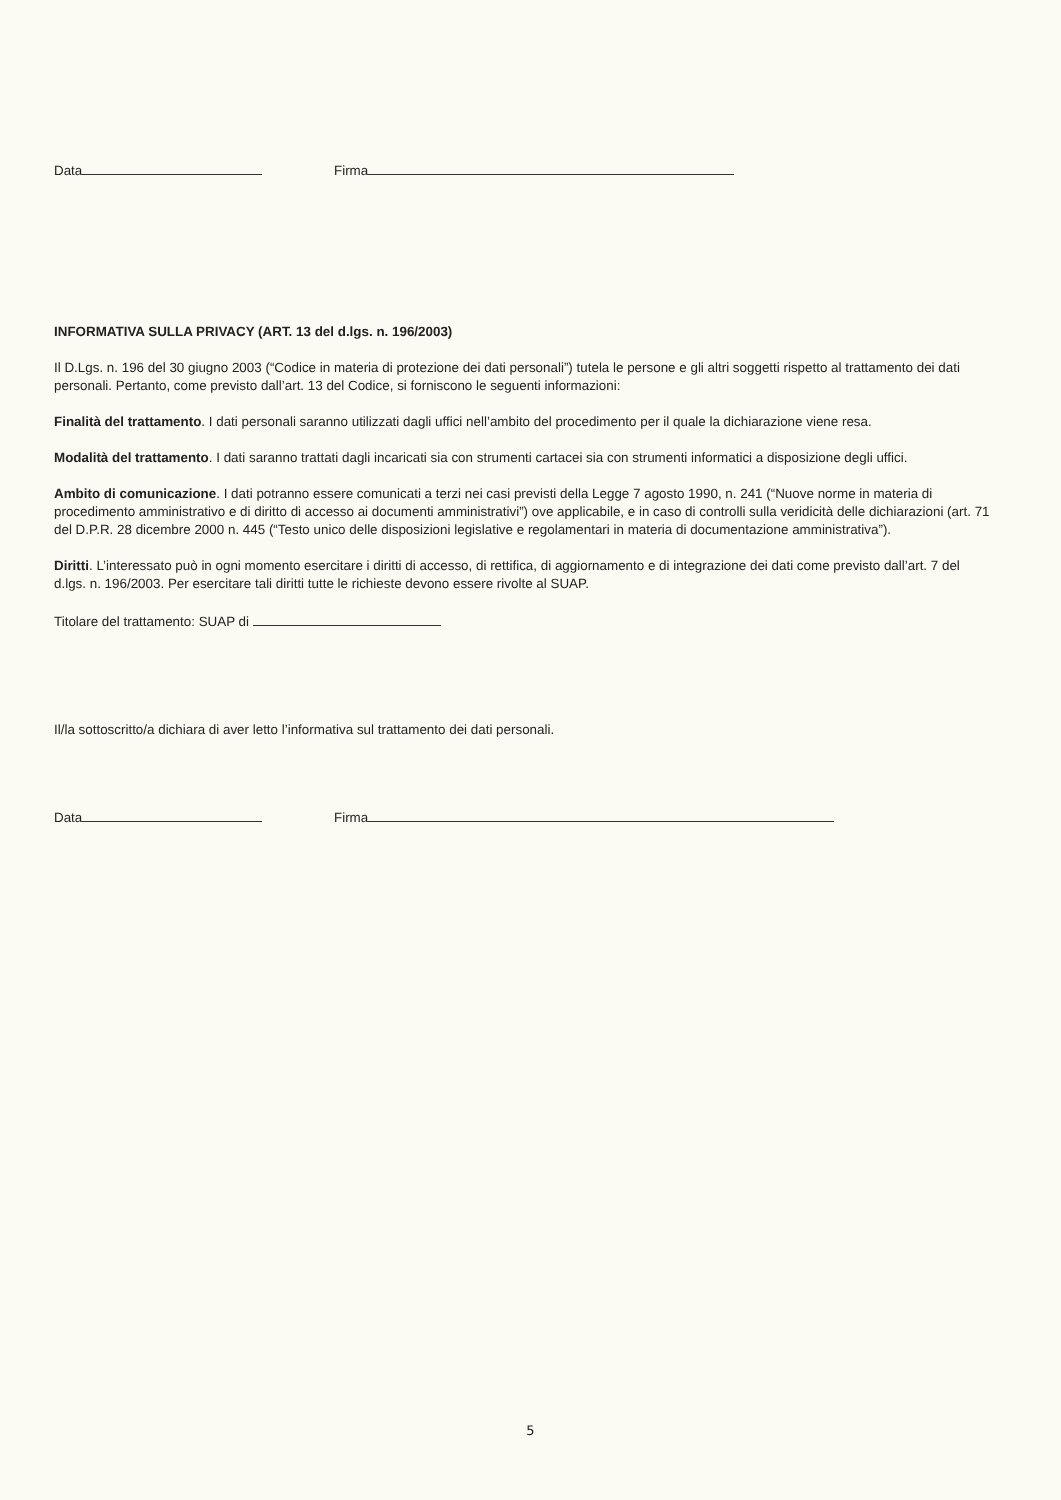Data Firma
INFORMATIVA SULLA PRIVACY (ART. 13 del d.lgs. n. 196/2003)
Il D.Lgs. n. 196 del 30 giugno 2003 (“Codice in materia di protezione dei dati personali”) tutela le persone e gli altri soggetti rispetto al trattamento dei dati personali. Pertanto, come previsto dall’art. 13 del Codice, si forniscono le seguenti informazioni:
Finalità del trattamento. I dati personali saranno utilizzati dagli uffici nell’ambito del procedimento per il quale la dichiarazione viene resa.
Modalità del trattamento. I dati saranno trattati dagli incaricati sia con strumenti cartacei sia con strumenti informatici a disposizione degli uffici.
Ambito di comunicazione. I dati potranno essere comunicati a terzi nei casi previsti della Legge 7 agosto 1990, n. 241 (“Nuove norme in materia di procedimento amministrativo e di diritto di accesso ai documenti amministrativi”) ove applicabile, e in caso di controlli sulla veridicità delle dichiarazioni (art. 71 del D.P.R. 28 dicembre 2000 n. 445 (“Testo unico delle disposizioni legislative e regolamentari in materia di documentazione amministrativa”).
Diritti. L’interessato può in ogni momento esercitare i diritti di accesso, di rettifica, di aggiornamento e di integrazione dei dati come previsto dall’art. 7 del d.lgs. n. 196/2003. Per esercitare tali diritti tutte le richieste devono essere rivolte al SUAP.
Titolare del trattamento: SUAP di
Il/la sottoscritto/a dichiara di aver letto l’informativa sul trattamento dei dati personali.
Data Firma
5